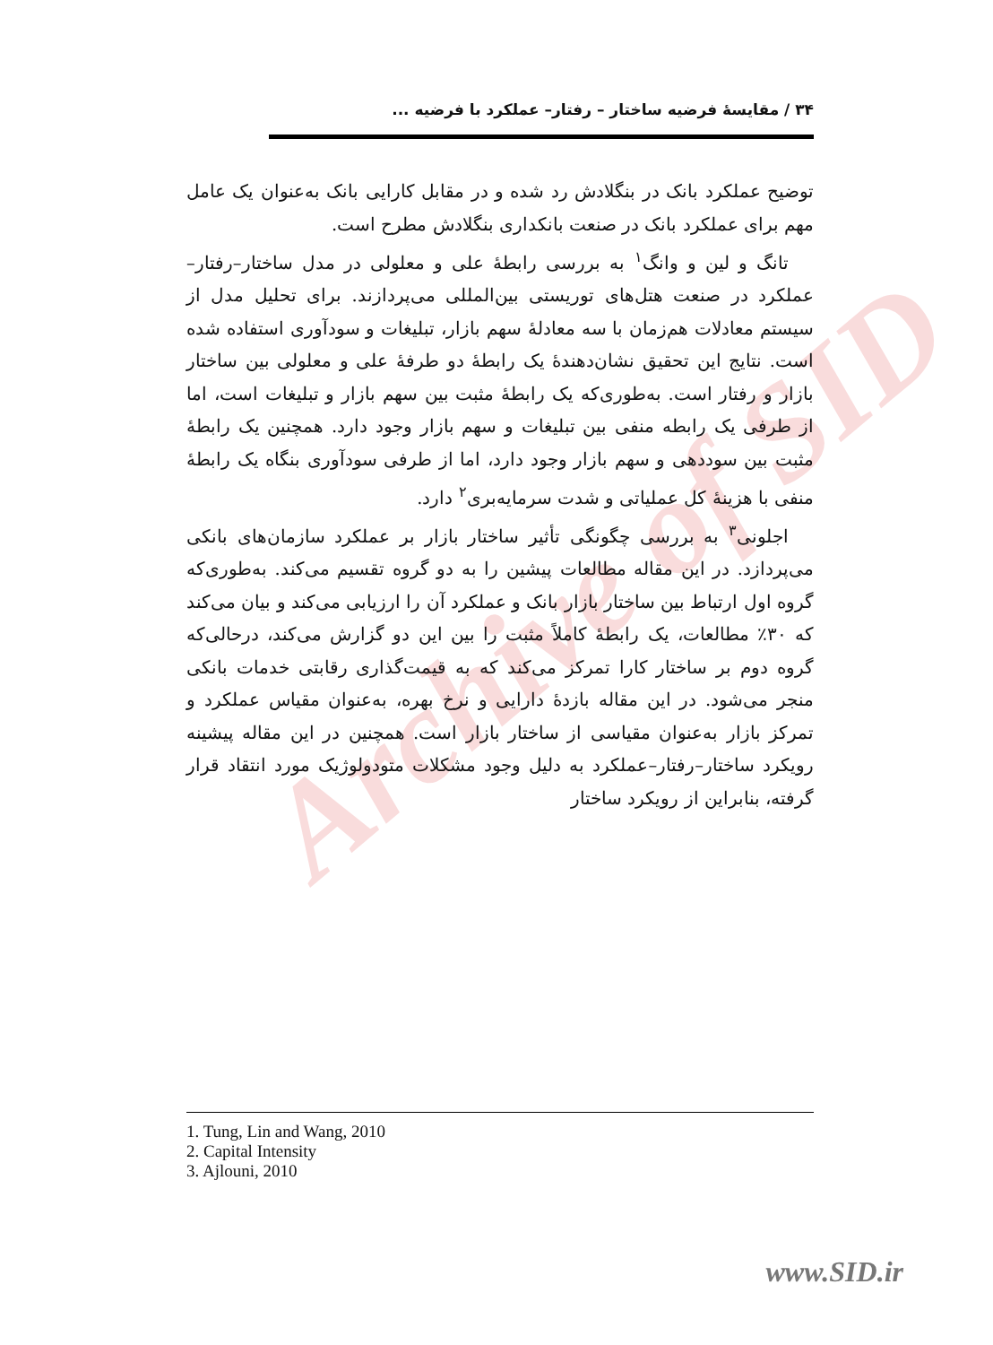Archive of SID
۳۴ / مقایسهٔ فرضیه ساختار – رفتار– عملکرد با فرضیه ...
توضیح عملکرد بانک در بنگلادش رد شده و در مقابل کارایی بانک به‌عنوان یک عامل مهم برای عملکرد بانک در صنعت بانکداری بنگلادش مطرح است.
تانگ و لین و وانگ<sup>۱</sup> به بررسی رابطهٔ علی و معلولی در مدل ساختار–رفتار–عملکرد در صنعت هتل‌های توریستی بین‌المللی می‌پردازند. برای تحلیل مدل از سیستم معادلات هم‌زمان با سه معادلهٔ سهم بازار، تبلیغات و سودآوری استفاده شده است. نتایج این تحقیق نشان‌دهندهٔ یک رابطهٔ دو طرفهٔ علی و معلولی بین ساختار بازار و رفتار است. به‌طوری‌که یک رابطهٔ مثبت بین سهم بازار و تبلیغات است، اما از طرفی یک رابطه منفی بین تبلیغات و سهم بازار وجود دارد. همچنین یک رابطهٔ مثبت بین سوددهی و سهم بازار وجود دارد، اما از طرفی سودآوری بنگاه یک رابطهٔ منفی با هزینهٔ کل عملیاتی و شدت سرمایه‌بری<sup>۲</sup> دارد.
اجلونی<sup>۳</sup> به بررسی چگونگی تأثیر ساختار بازار بر عملکرد سازمان‌های بانکی می‌پردازد. در این مقاله مطالعات پیشین را به دو گروه تقسیم می‌کند. به‌طوری‌که گروه اول ارتباط بین ساختار بازار بانک و عملکرد آن را ارزیابی می‌کند و بیان می‌کند که ۳۰٪ مطالعات، یک رابطهٔ کاملاً مثبت را بین این دو گزارش می‌کند، درحالی‌که گروه دوم بر ساختار کارا تمرکز می‌کند که به قیمت‌گذاری رقابتی خدمات بانکی منجر می‌شود. در این مقاله بازدهٔ دارایی و نرخ بهره، به‌عنوان مقیاس عملکرد و تمرکز بازار به‌عنوان مقیاسی از ساختار بازار است. همچنین در این مقاله پیشینه رویکرد ساختار–رفتار–عملکرد به دلیل وجود مشکلات متودولوژیک مورد انتقاد قرار گرفته، بنابراین از رویکرد ساختار
1. Tung, Lin and Wang, 2010
2. Capital Intensity
3. Ajlouni, 2010
www.SID.ir